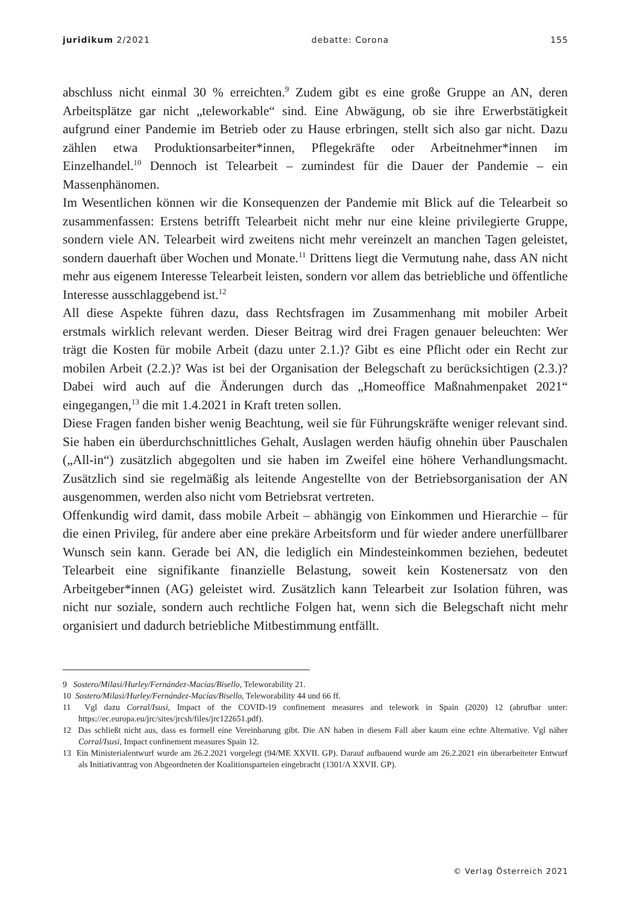juridikum 2/2021 debatte: Corona 155
abschluss nicht einmal 30 % erreichten.<sup>9</sup> Zudem gibt es eine große Gruppe an AN, deren Arbeitsplätze gar nicht „teleworkable“ sind. Eine Abwägung, ob sie ihre Erwerbstätigkeit aufgrund einer Pandemie im Betrieb oder zu Hause erbringen, stellt sich also gar nicht. Dazu zählen etwa Produktionsarbeiter*innen, Pflegekräfte oder Arbeitnehmer*innen im Einzelhandel.<sup>10</sup> Dennoch ist Telearbeit – zumindest für die Dauer der Pandemie – ein Massenphänomen.
Im Wesentlichen können wir die Konsequenzen der Pandemie mit Blick auf die Telearbeit so zusammenfassen: Erstens betrifft Telearbeit nicht mehr nur eine kleine privilegierte Gruppe, sondern viele AN. Telearbeit wird zweitens nicht mehr vereinzelt an manchen Tagen geleistet, sondern dauerhaft über Wochen und Monate.<sup>11</sup> Drittens liegt die Vermutung nahe, dass AN nicht mehr aus eigenem Interesse Telearbeit leisten, sondern vor allem das betriebliche und öffentliche Interesse ausschlaggebend ist.<sup>12</sup>
All diese Aspekte führen dazu, dass Rechtsfragen im Zusammenhang mit mobiler Arbeit erstmals wirklich relevant werden. Dieser Beitrag wird drei Fragen genauer beleuchten: Wer trägt die Kosten für mobile Arbeit (dazu unter 2.1.)? Gibt es eine Pflicht oder ein Recht zur mobilen Arbeit (2.2.)? Was ist bei der Organisation der Belegschaft zu berücksichtigen (2.3.)? Dabei wird auch auf die Änderungen durch das „Homeoffice Maßnahmenpaket 2021“ eingegangen,<sup>13</sup> die mit 1.4.2021 in Kraft treten sollen.
Diese Fragen fanden bisher wenig Beachtung, weil sie für Führungskräfte weniger relevant sind. Sie haben ein überdurchschnittliches Gehalt, Auslagen werden häufig ohnehin über Pauschalen („All-in“) zusätzlich abgegolten und sie haben im Zweifel eine höhere Verhandlungsmacht. Zusätzlich sind sie regelmäßig als leitende Angestellte von der Betriebsorganisation der AN ausgenommen, werden also nicht vom Betriebsrat vertreten.
Offenkundig wird damit, dass mobile Arbeit – abhängig von Einkommen und Hierarchie – für die einen Privileg, für andere aber eine prekäre Arbeitsform und für wieder andere unerfüllbarer Wunsch sein kann. Gerade bei AN, die lediglich ein Mindesteinkommen beziehen, bedeutet Telearbeit eine signifikante finanzielle Belastung, soweit kein Kostenersatz von den Arbeitgeber*innen (AG) geleistet wird. Zusätzlich kann Telearbeit zur Isolation führen, was nicht nur soziale, sondern auch rechtliche Folgen hat, wenn sich die Belegschaft nicht mehr organisiert und dadurch betriebliche Mitbestimmung entfällt.
9 Sostero/Milasi/Hurley/Fernández-Macías/Bisello, Teleworability 21.
10 Sostero/Milasi/Hurley/Fernández-Macías/Bisello, Teleworability 44 und 66 ff.
11 Vgl dazu Corral/Isusi, Impact of the COVID-19 confinement measures and telework in Spain (2020) 12 (abrufbar unter: https://ec.europa.eu/jrc/sites/jrcsh/files/jrc122651.pdf).
12 Das schließt nicht aus, dass es formell eine Vereinbarung gibt. Die AN haben in diesem Fall aber kaum eine echte Alternative. Vgl näher Corral/Isusi, Impact confinement measures Spain 12.
13 Ein Ministerialentwurf wurde am 26.2.2021 vorgelegt (94/ME XXVII. GP). Darauf aufbauend wurde am 26.2.2021 ein überarbeiteter Entwurf als Initiativantrag von Abgeordneten der Koalitionsparteien eingebracht (1301/A XXVII. GP).
© Verlag Österreich 2021